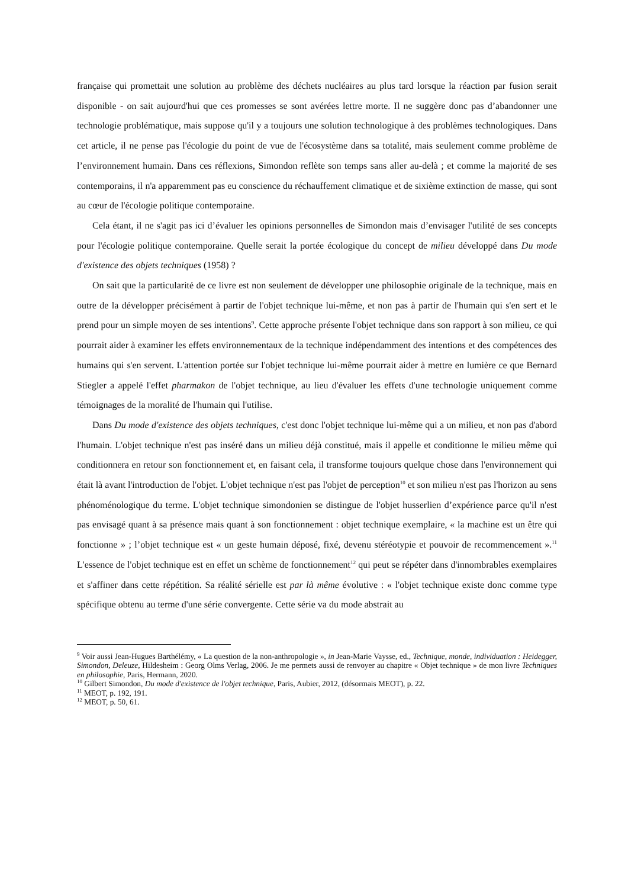française qui promettait une solution au problème des déchets nucléaires au plus tard lorsque la réaction par fusion serait disponible - on sait aujourd'hui que ces promesses se sont avérées lettre morte. Il ne suggère donc pas d’abandonner une technologie problématique, mais suppose qu'il y a toujours une solution technologique à des problèmes technologiques. Dans cet article, il ne pense pas l'écologie du point de vue de l'écosystème dans sa totalité, mais seulement comme problème de l’environnement humain. Dans ces réflexions, Simondon reflète son temps sans aller au-delà ; et comme la majorité de ses contemporains, il n'a apparemment pas eu conscience du réchauffement climatique et de sixième extinction de masse, qui sont au cœur de l'écologie politique contemporaine.
Cela étant, il ne s'agit pas ici d’évaluer les opinions personnelles de Simondon mais d’envisager l'utilité de ses concepts pour l'écologie politique contemporaine. Quelle serait la portée écologique du concept de milieu développé dans Du mode d'existence des objets techniques (1958) ?
On sait que la particularité de ce livre est non seulement de développer une philosophie originale de la technique, mais en outre de la développer précisément à partir de l'objet technique lui-même, et non pas à partir de l'humain qui s'en sert et le prend pour un simple moyen de ses intentions<sup>9</sup>. Cette approche présente l'objet technique dans son rapport à son milieu, ce qui pourrait aider à examiner les effets environnementaux de la technique indépendamment des intentions et des compétences des humains qui s'en servent. L'attention portée sur l'objet technique lui-même pourrait aider à mettre en lumière ce que Bernard Stiegler a appelé l'effet pharmakon de l'objet technique, au lieu d'évaluer les effets d'une technologie uniquement comme témoignages de la moralité de l'humain qui l'utilise.
Dans Du mode d'existence des objets techniques, c'est donc l'objet technique lui-même qui a un milieu, et non pas d'abord l'humain. L'objet technique n'est pas inséré dans un milieu déjà constitué, mais il appelle et conditionne le milieu même qui conditionnera en retour son fonctionnement et, en faisant cela, il transforme toujours quelque chose dans l'environnement qui était là avant l'introduction de l'objet. L'objet technique n'est pas l'objet de perception<sup>10</sup> et son milieu n'est pas l'horizon au sens phénoménologique du terme. L'objet technique simondonien se distingue de l'objet husserlien d’expérience parce qu'il n'est pas envisagé quant à sa présence mais quant à son fonctionnement : objet technique exemplaire, « la machine est un être qui fonctionne » ; l’objet technique est « un geste humain déposé, fixé, devenu stéréotypie et pouvoir de recommencement ».<sup>11</sup> L'essence de l'objet technique est en effet un schème de fonctionnement<sup>12</sup> qui peut se répéter dans d'innombrables exemplaires et s'affiner dans cette répétition. Sa réalité sérielle est par là même évolutive : « l'objet technique existe donc comme type spécifique obtenu au terme d'une série convergente. Cette série va du mode abstrait au
<sup>9</sup> Voir aussi Jean-Hugues Barthélémy, « La question de la non-anthropologie », in Jean-Marie Vaysse, ed., Technique, monde, individuation : Heidegger, Simondon, Deleuze, Hildesheim : Georg Olms Verlag, 2006. Je me permets aussi de renvoyer au chapitre « Objet technique » de mon livre Techniques en philosophie, Paris, Hermann, 2020.
<sup>10</sup> Gilbert Simondon, Du mode d'existence de l'objet technique, Paris, Aubier, 2012, (désormais MEOT), p. 22.
<sup>11</sup> MEOT, p. 192, 191.
<sup>12</sup> MEOT, p. 50, 61.